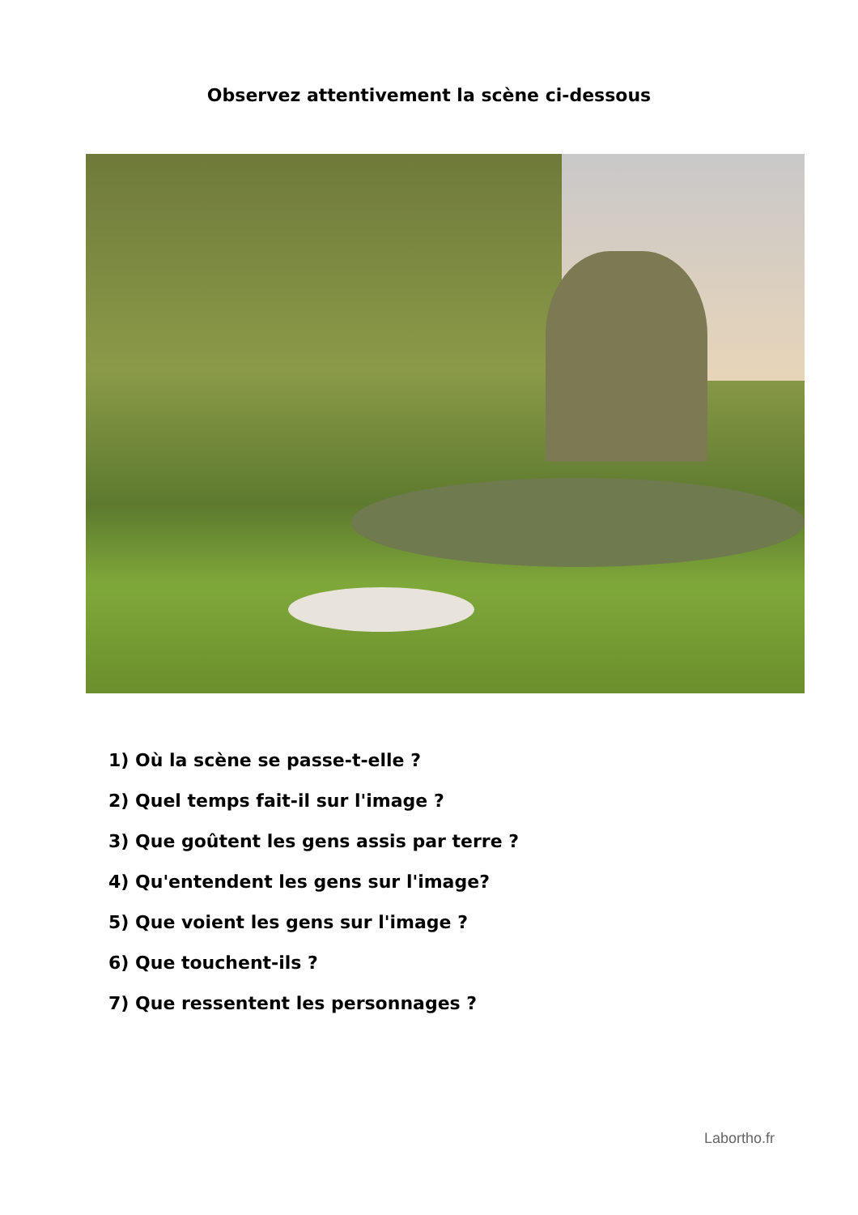Observez attentivement la scène ci-dessous
1) Où la scène se passe-t-elle ?
2) Quel temps fait-il sur l'image ?
3) Que goûtent les gens assis par terre ?
4) Qu'entendent les gens sur l'image?
5) Que voient les gens sur l'image ?
6) Que touchent-ils ?
7) Que ressentent les personnages ?
Labortho.fr